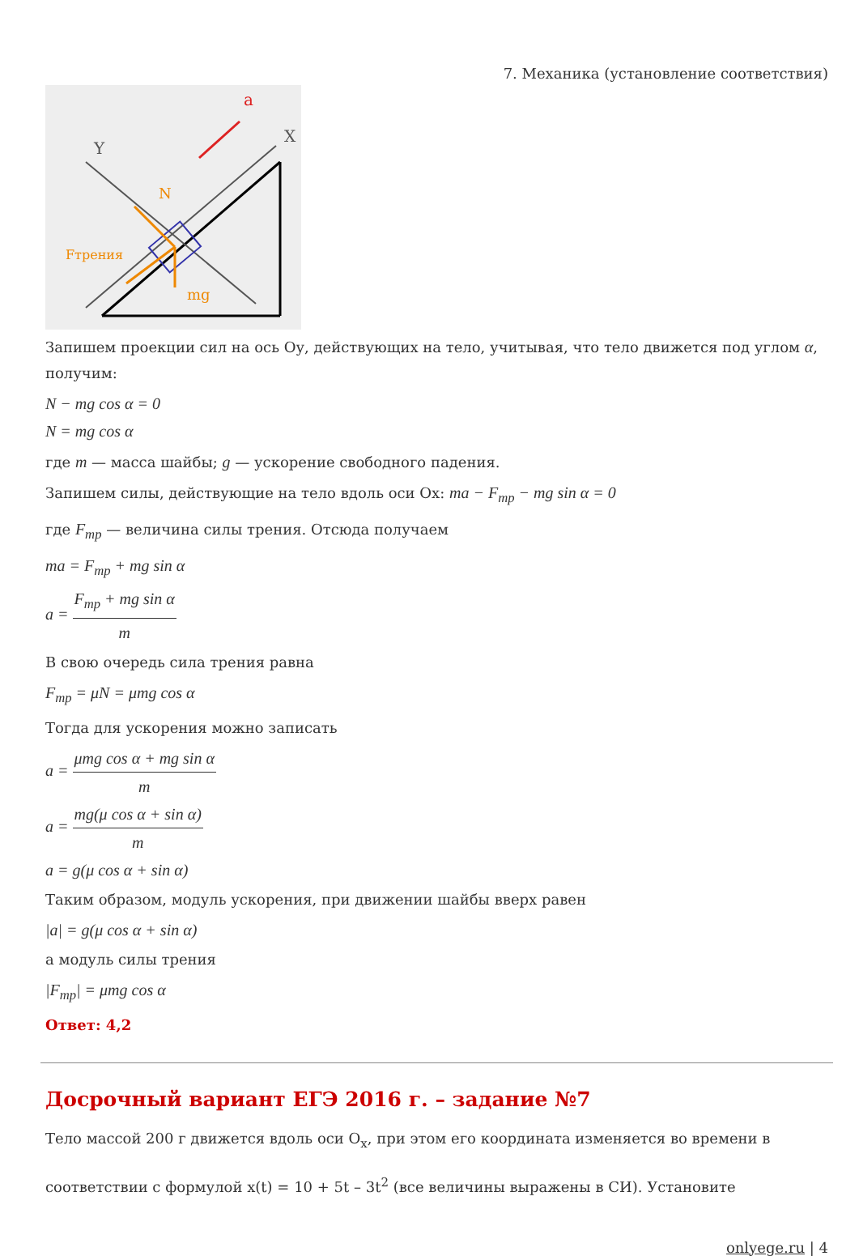7. Механика (установление соответствия)
X
Y
a
N
Fтрения
mg
Запишем проекции сил на ось Оу, действующих на тело, учитывая, что тело движется под углом α, получим:
N − mg cos α = 0
N = mg cos α
где m — масса шайбы; g — ускорение свободного падения.
Запишем силы, действующие на тело вдоль оси Ох: ma − F<sub>тр</sub> − mg sin α = 0
где F<sub>тр</sub> — величина силы трения. Отсюда получаем
ma = F<sub>тр</sub> + mg sin α
a = F<sub>тр</sub> + mg sin α m
В свою очередь сила трения равна
F<sub>тр</sub> = μN = μmg cos α
Тогда для ускорения можно записать
a = μmg cos α + mg sin α m
a = mg(μ cos α + sin α) m
a = g(μ cos α + sin α)
Таким образом, модуль ускорения, при движении шайбы вверх равен
|a| = g(μ cos α + sin α)
а модуль силы трения
|F<sub>тр</sub>| = μmg cos α
Ответ: 4,2
Досрочный вариант ЕГЭ 2016 г. – задание №7
Тело массой 200 г движется вдоль оси O<sub>x</sub>, при этом его координата изменяется во времени в соответствии с формулой x(t) = 10 + 5t – 3t<sup>2</sup> (все величины выражены в СИ). Установите
onlyege.ru | 4